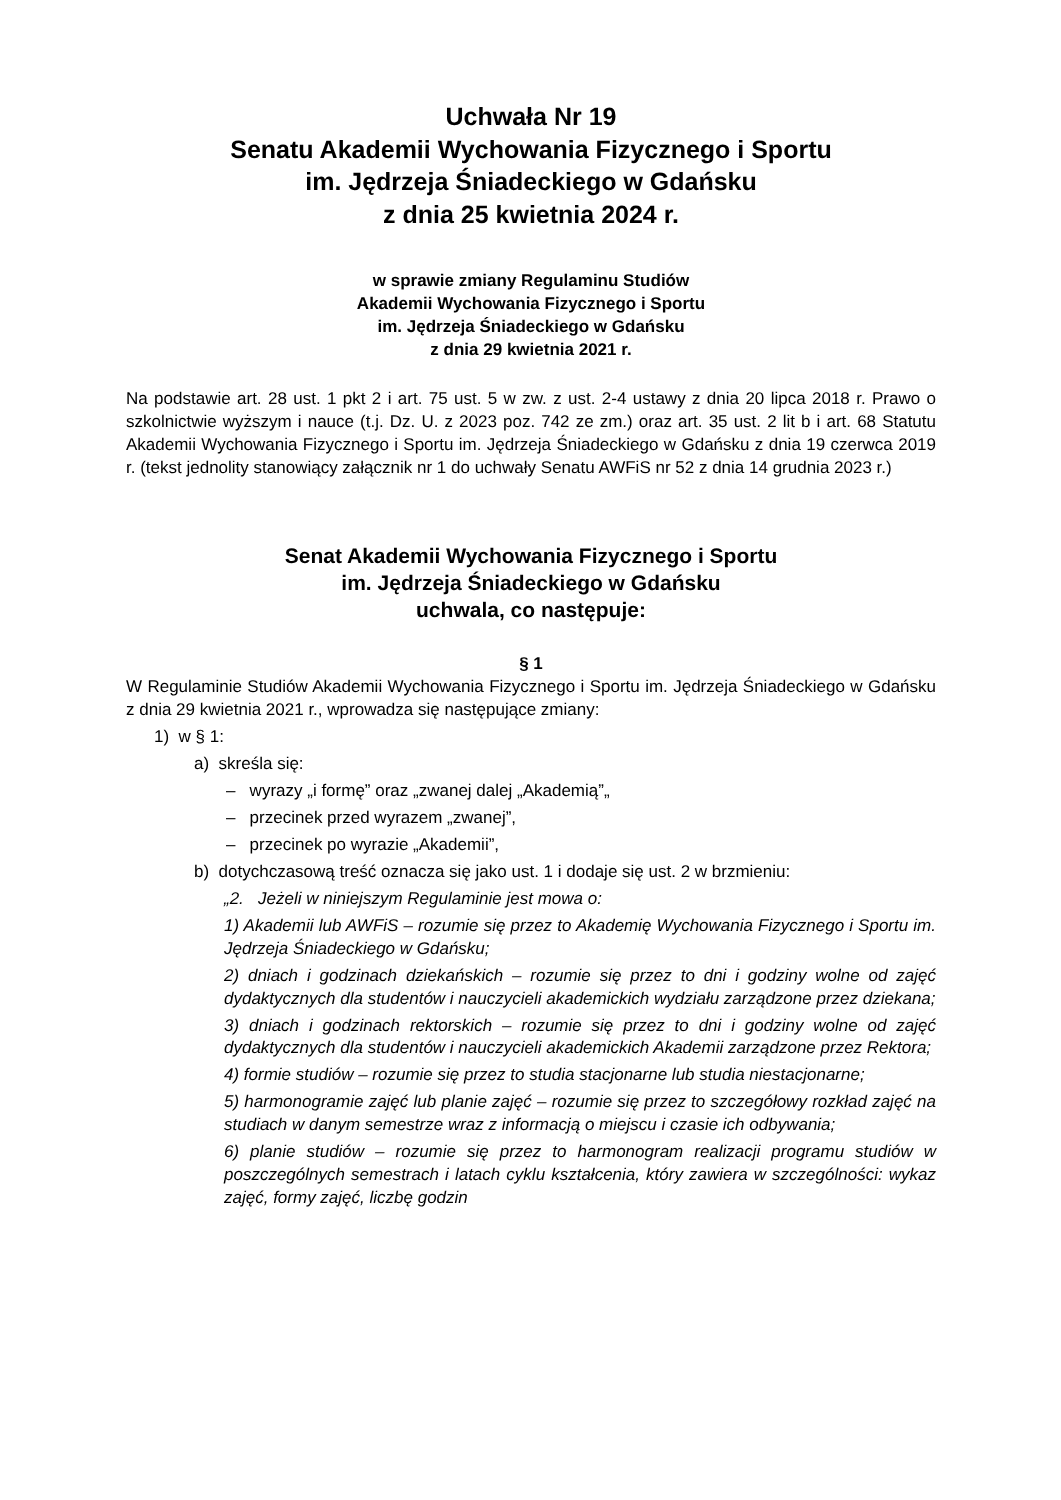Uchwała Nr 19
Senatu Akademii Wychowania Fizycznego i Sportu
im. Jędrzeja Śniadeckiego w Gdańsku
z dnia 25 kwietnia 2024 r.
w sprawie zmiany Regulaminu Studiów
Akademii Wychowania Fizycznego i Sportu
im. Jędrzeja Śniadeckiego w Gdańsku
z dnia 29 kwietnia 2021 r.
Na podstawie art. 28 ust. 1 pkt 2 i art. 75 ust. 5 w zw. z ust. 2-4 ustawy z dnia 20 lipca 2018 r. Prawo o szkolnictwie wyższym i nauce (t.j. Dz. U. z 2023 poz. 742 ze zm.) oraz art. 35 ust. 2 lit b i art. 68 Statutu Akademii Wychowania Fizycznego i Sportu im. Jędrzeja Śniadeckiego w Gdańsku z dnia 19 czerwca 2019 r. (tekst jednolity stanowiący załącznik nr 1 do uchwały Senatu AWFiS nr 52 z dnia 14 grudnia 2023 r.)
Senat Akademii Wychowania Fizycznego i Sportu
im. Jędrzeja Śniadeckiego w Gdańsku
uchwala, co następuje:
§ 1
W Regulaminie Studiów Akademii Wychowania Fizycznego i Sportu im. Jędrzeja Śniadeckiego w Gdańsku z dnia 29 kwietnia 2021 r., wprowadza się następujące zmiany:
1) w § 1:
a) skreśla się:
– wyrazy „i formę” oraz „zwanej dalej „Akademią”„
– przecinek przed wyrazem „zwanej”,
– przecinek po wyrazie „Akademii”,
b) dotychczasową treść oznacza się jako ust. 1 i dodaje się ust. 2 w brzmieniu:
„2. Jeżeli w niniejszym Regulaminie jest mowa o:
1) Akademii lub AWFiS – rozumie się przez to Akademię Wychowania Fizycznego i Sportu im. Jędrzeja Śniadeckiego w Gdańsku;
2) dniach i godzinach dziekańskich – rozumie się przez to dni i godziny wolne od zajęć dydaktycznych dla studentów i nauczycieli akademickich wydziału zarządzone przez dziekana;
3) dniach i godzinach rektorskich – rozumie się przez to dni i godziny wolne od zajęć dydaktycznych dla studentów i nauczycieli akademickich Akademii zarządzone przez Rektora;
4) formie studiów – rozumie się przez to studia stacjonarne lub studia niestacjonarne;
5) harmonogramie zajęć lub planie zajęć – rozumie się przez to szczegółowy rozkład zajęć na studiach w danym semestrze wraz z informacją o miejscu i czasie ich odbywania;
6) planie studiów – rozumie się przez to harmonogram realizacji programu studiów w poszczególnych semestrach i latach cyklu kształcenia, który zawiera w szczególności: wykaz zajęć, formy zajęć, liczbę godzin